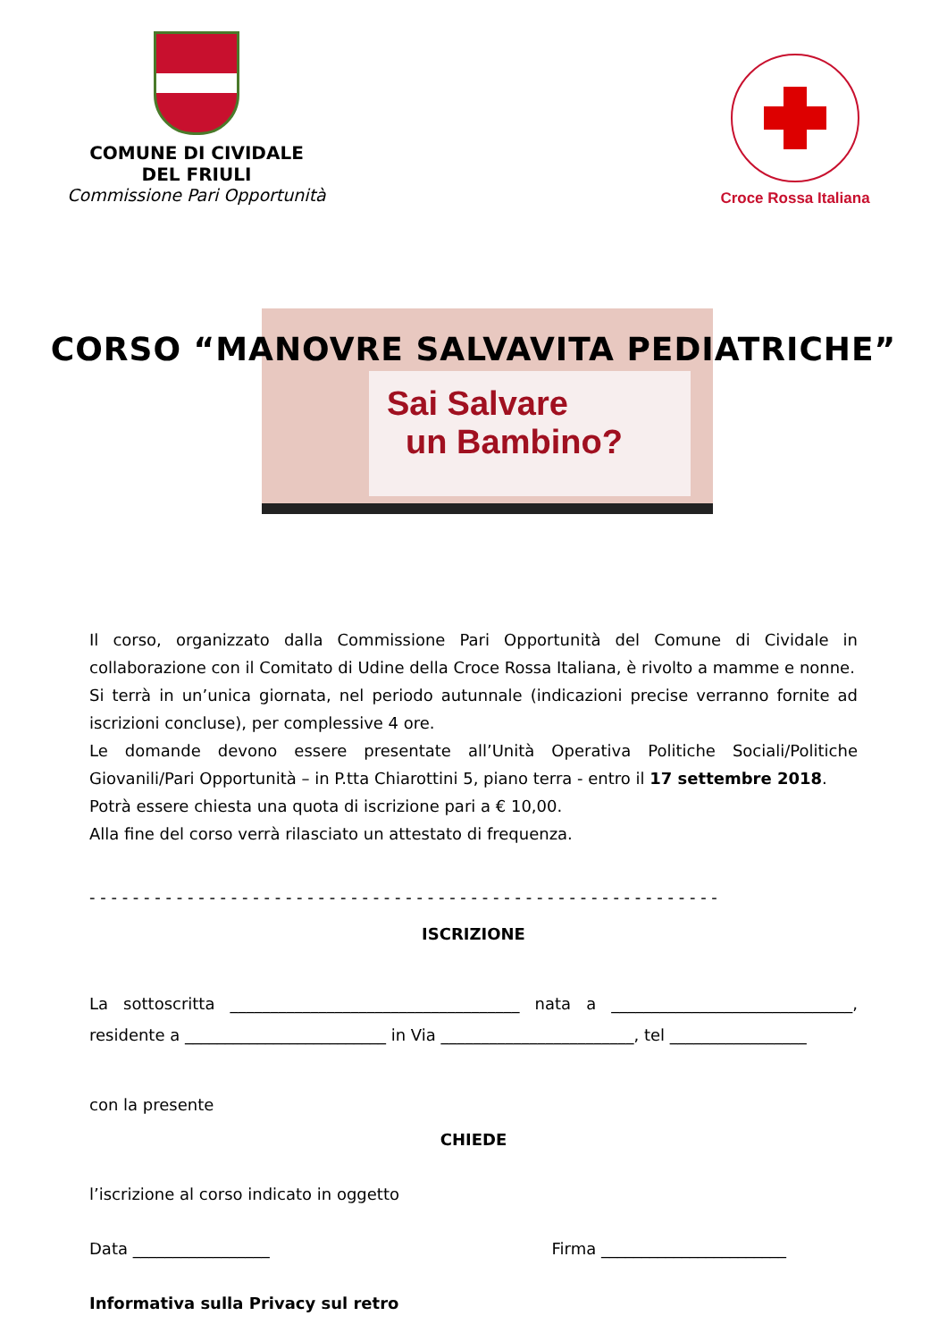COMUNE DI CIVIDALE
DEL FRIULI
Commissione Pari Opportunità
Croce Rossa Italiana
Sai Salvare
un Bambino?
CORSO “MANOVRE SALVAVITA PEDIATRICHE”
Il corso, organizzato dalla Commissione Pari Opportunità del Comune di Cividale in collaborazione con il Comitato di Udine della Croce Rossa Italiana, è rivolto a mamme e nonne.
Si terrà in un’unica giornata, nel periodo autunnale (indicazioni precise verranno fornite ad iscrizioni concluse), per complessive 4 ore.
Le domande devono essere presentate all’Unità Operativa Politiche Sociali/Politiche Giovanili/Pari Opportunità – in P.tta Chiarottini 5, piano terra - entro il 17 settembre 2018.
Potrà essere chiesta una quota di iscrizione pari a € 10,00.
Alla fine del corso verrà rilasciato un attestato di frequenza.
- - - - - - - - - - - - - - - - - - - - - - - - - - - - - - - - - - - - - - - - - - - - - - - - - - - - - - - - - -
ISCRIZIONE
La sottoscritta ____________________________________ nata a ______________________________, residente a _________________________ in Via ________________________, tel _________________
con la presente
CHIEDE
l’iscrizione al corso indicato in oggetto
Data _________________ Firma _______________________
Informativa sulla Privacy sul retro